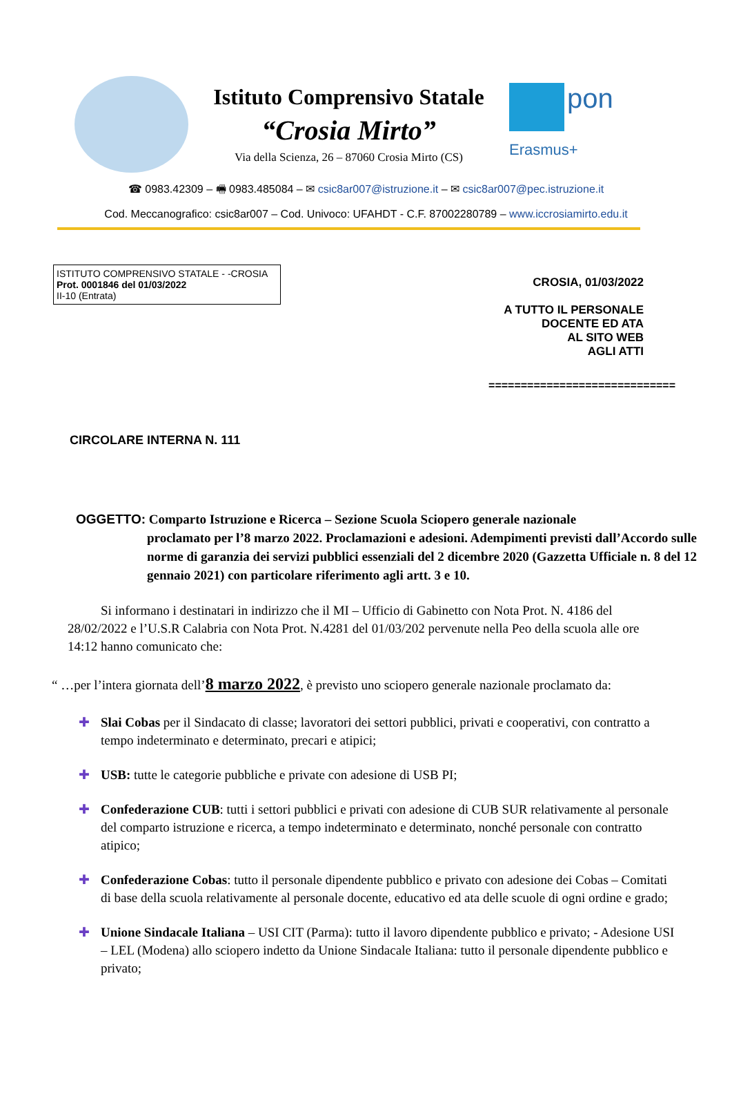Istituto Comprensivo Statale
“Crosia Mirto”
Via della Scienza, 26 – 87060 Crosia Mirto (CS)
pon
Erasmus+
☎ 0983.42309 – 🖷 0983.485084 – ✉ csic8ar007@istruzione.it – ✉ csic8ar007@pec.istruzione.it
Cod. Meccanografico: csic8ar007 – Cod. Univoco: UFAHDT - C.F. 87002280789 – www.iccrosiamirto.edu.it
ISTITUTO COMPRENSIVO STATALE - -CROSIA
Prot. 0001846 del 01/03/2022
II-10 (Entrata)
CROSIA, 01/03/2022
A TUTTO IL PERSONALE
DOCENTE ED ATA
AL SITO WEB
AGLI ATTI
=============================
CIRCOLARE INTERNA N. 111
OGGETTO: Comparto Istruzione e Ricerca – Sezione Scuola Sciopero generale nazionale
proclamato per l’8 marzo 2022. Proclamazioni e adesioni. Adempimenti previsti dall’Accordo sulle norme di garanzia dei servizi pubblici essenziali del 2 dicembre 2020 (Gazzetta Ufficiale n. 8 del 12 gennaio 2021) con particolare riferimento agli artt. 3 e 10.
Si informano i destinatari in indirizzo che il MI – Ufficio di Gabinetto con Nota Prot. N. 4186 del 28/02/2022 e l’U.S.R Calabria con Nota Prot. N.4281 del 01/03/202 pervenute nella Peo della scuola alle ore 14:12 hanno comunicato che:
“ …per l’intera giornata dell’8 marzo 2022, è previsto uno sciopero generale nazionale proclamato da:
✚ Slai Cobas per il Sindacato di classe; lavoratori dei settori pubblici, privati e cooperativi, con contratto a tempo indeterminato e determinato, precari e atipici;
✚ USB: tutte le categorie pubbliche e private con adesione di USB PI;
✚ Confederazione CUB: tutti i settori pubblici e privati con adesione di CUB SUR relativamente al personale del comparto istruzione e ricerca, a tempo indeterminato e determinato, nonché personale con contratto atipico;
✚ Confederazione Cobas: tutto il personale dipendente pubblico e privato con adesione dei Cobas – Comitati di base della scuola relativamente al personale docente, educativo ed ata delle scuole di ogni ordine e grado;
✚ Unione Sindacale Italiana – USI CIT (Parma): tutto il lavoro dipendente pubblico e privato; - Adesione USI – LEL (Modena) allo sciopero indetto da Unione Sindacale Italiana: tutto il personale dipendente pubblico e privato;